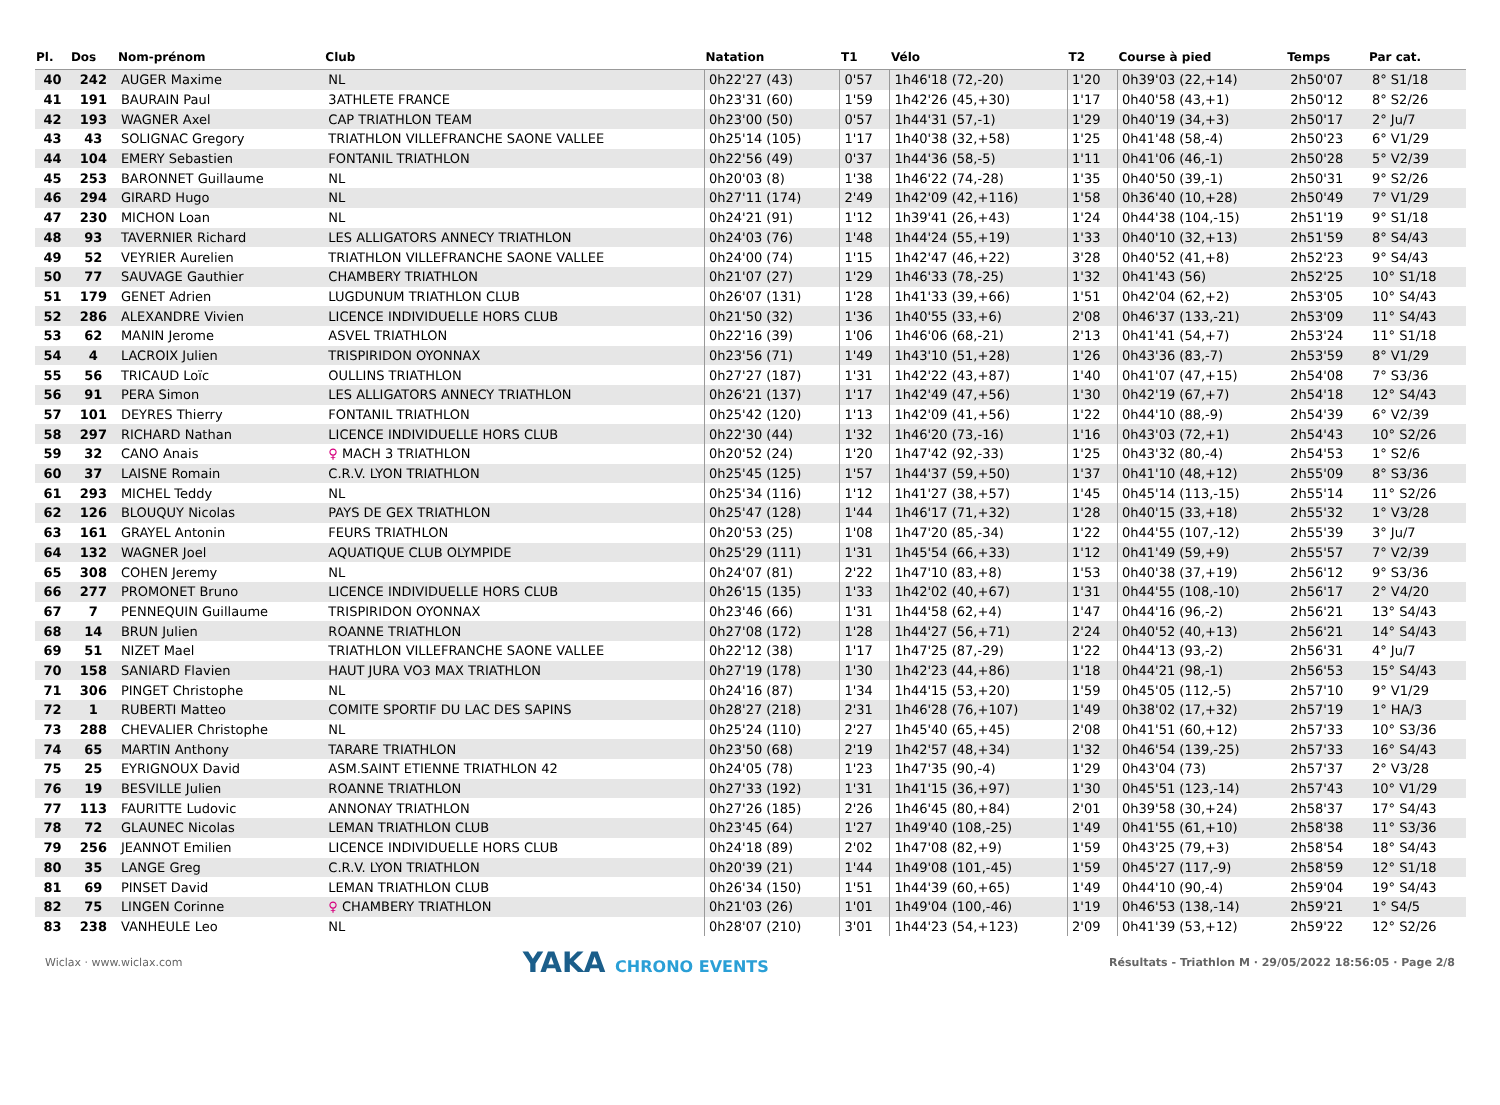| Pl. | Dos | Nom-prénom | Club | Natation | T1 | Vélo | T2 | Course à pied | Temps | Par cat. |
| --- | --- | --- | --- | --- | --- | --- | --- | --- | --- | --- |
| 40 | 242 | AUGER Maxime | NL | 0h22'27 (43) | 0'57 | 1h46'18 (72,-20) | 1'20 | 0h39'03 (22,+14) | 2h50'07 | 8° S1/18 |
| 41 | 191 | BAURAIN Paul | 3ATHLETE FRANCE | 0h23'31 (60) | 1'59 | 1h42'26 (45,+30) | 1'17 | 0h40'58 (43,+1) | 2h50'12 | 8° S2/26 |
| 42 | 193 | WAGNER Axel | CAP TRIATHLON TEAM | 0h23'00 (50) | 0'57 | 1h44'31 (57,-1) | 1'29 | 0h40'19 (34,+3) | 2h50'17 | 2° Ju/7 |
| 43 | 43 | SOLIGNAC Gregory | TRIATHLON VILLEFRANCHE SAONE VALLEE | 0h25'14 (105) | 1'17 | 1h40'38 (32,+58) | 1'25 | 0h41'48 (58,-4) | 2h50'23 | 6° V1/29 |
| 44 | 104 | EMERY Sebastien | FONTANIL TRIATHLON | 0h22'56 (49) | 0'37 | 1h44'36 (58,-5) | 1'11 | 0h41'06 (46,-1) | 2h50'28 | 5° V2/39 |
| 45 | 253 | BARONNET Guillaume | NL | 0h20'03 (8) | 1'38 | 1h46'22 (74,-28) | 1'35 | 0h40'50 (39,-1) | 2h50'31 | 9° S2/26 |
| 46 | 294 | GIRARD Hugo | NL | 0h27'11 (174) | 2'49 | 1h42'09 (42,+116) | 1'58 | 0h36'40 (10,+28) | 2h50'49 | 7° V1/29 |
| 47 | 230 | MICHON Loan | NL | 0h24'21 (91) | 1'12 | 1h39'41 (26,+43) | 1'24 | 0h44'38 (104,-15) | 2h51'19 | 9° S1/18 |
| 48 | 93 | TAVERNIER Richard | LES ALLIGATORS ANNECY TRIATHLON | 0h24'03 (76) | 1'48 | 1h44'24 (55,+19) | 1'33 | 0h40'10 (32,+13) | 2h51'59 | 8° S4/43 |
| 49 | 52 | VEYRIER Aurelien | TRIATHLON VILLEFRANCHE SAONE VALLEE | 0h24'00 (74) | 1'15 | 1h42'47 (46,+22) | 3'28 | 0h40'52 (41,+8) | 2h52'23 | 9° S4/43 |
| 50 | 77 | SAUVAGE Gauthier | CHAMBERY TRIATHLON | 0h21'07 (27) | 1'29 | 1h46'33 (78,-25) | 1'32 | 0h41'43 (56) | 2h52'25 | 10° S1/18 |
| 51 | 179 | GENET Adrien | LUGDUNUM TRIATHLON CLUB | 0h26'07 (131) | 1'28 | 1h41'33 (39,+66) | 1'51 | 0h42'04 (62,+2) | 2h53'05 | 10° S4/43 |
| 52 | 286 | ALEXANDRE Vivien | LICENCE INDIVIDUELLE HORS CLUB | 0h21'50 (32) | 1'36 | 1h40'55 (33,+6) | 2'08 | 0h46'37 (133,-21) | 2h53'09 | 11° S4/43 |
| 53 | 62 | MANIN Jerome | ASVEL TRIATHLON | 0h22'16 (39) | 1'06 | 1h46'06 (68,-21) | 2'13 | 0h41'41 (54,+7) | 2h53'24 | 11° S1/18 |
| 54 | 4 | LACROIX Julien | TRISPIRIDON OYONNAX | 0h23'56 (71) | 1'49 | 1h43'10 (51,+28) | 1'26 | 0h43'36 (83,-7) | 2h53'59 | 8° V1/29 |
| 55 | 56 | TRICAUD Loïc | OULLINS TRIATHLON | 0h27'27 (187) | 1'31 | 1h42'22 (43,+87) | 1'40 | 0h41'07 (47,+15) | 2h54'08 | 7° S3/36 |
| 56 | 91 | PERA Simon | LES ALLIGATORS ANNECY TRIATHLON | 0h26'21 (137) | 1'17 | 1h42'49 (47,+56) | 1'30 | 0h42'19 (67,+7) | 2h54'18 | 12° S4/43 |
| 57 | 101 | DEYRES Thierry | FONTANIL TRIATHLON | 0h25'42 (120) | 1'13 | 1h42'09 (41,+56) | 1'22 | 0h44'10 (88,-9) | 2h54'39 | 6° V2/39 |
| 58 | 297 | RICHARD Nathan | LICENCE INDIVIDUELLE HORS CLUB | 0h22'30 (44) | 1'32 | 1h46'20 (73,-16) | 1'16 | 0h43'03 (72,+1) | 2h54'43 | 10° S2/26 |
| 59 | 32 | CANO Anais | ♀ MACH 3 TRIATHLON | 0h20'52 (24) | 1'20 | 1h47'42 (92,-33) | 1'25 | 0h43'32 (80,-4) | 2h54'53 | 1° S2/6 |
| 60 | 37 | LAISNE Romain | C.R.V. LYON TRIATHLON | 0h25'45 (125) | 1'57 | 1h44'37 (59,+50) | 1'37 | 0h41'10 (48,+12) | 2h55'09 | 8° S3/36 |
| 61 | 293 | MICHEL Teddy | NL | 0h25'34 (116) | 1'12 | 1h41'27 (38,+57) | 1'45 | 0h45'14 (113,-15) | 2h55'14 | 11° S2/26 |
| 62 | 126 | BLOUQUY Nicolas | PAYS DE GEX TRIATHLON | 0h25'47 (128) | 1'44 | 1h46'17 (71,+32) | 1'28 | 0h40'15 (33,+18) | 2h55'32 | 1° V3/28 |
| 63 | 161 | GRAYEL Antonin | FEURS TRIATHLON | 0h20'53 (25) | 1'08 | 1h47'20 (85,-34) | 1'22 | 0h44'55 (107,-12) | 2h55'39 | 3° Ju/7 |
| 64 | 132 | WAGNER Joel | AQUATIQUE CLUB OLYMPIDE | 0h25'29 (111) | 1'31 | 1h45'54 (66,+33) | 1'12 | 0h41'49 (59,+9) | 2h55'57 | 7° V2/39 |
| 65 | 308 | COHEN Jeremy | NL | 0h24'07 (81) | 2'22 | 1h47'10 (83,+8) | 1'53 | 0h40'38 (37,+19) | 2h56'12 | 9° S3/36 |
| 66 | 277 | PROMONET Bruno | LICENCE INDIVIDUELLE HORS CLUB | 0h26'15 (135) | 1'33 | 1h42'02 (40,+67) | 1'31 | 0h44'55 (108,-10) | 2h56'17 | 2° V4/20 |
| 67 | 7 | PENNEQUIN Guillaume | TRISPIRIDON OYONNAX | 0h23'46 (66) | 1'31 | 1h44'58 (62,+4) | 1'47 | 0h44'16 (96,-2) | 2h56'21 | 13° S4/43 |
| 68 | 14 | BRUN Julien | ROANNE TRIATHLON | 0h27'08 (172) | 1'28 | 1h44'27 (56,+71) | 2'24 | 0h40'52 (40,+13) | 2h56'21 | 14° S4/43 |
| 69 | 51 | NIZET Mael | TRIATHLON VILLEFRANCHE SAONE VALLEE | 0h22'12 (38) | 1'17 | 1h47'25 (87,-29) | 1'22 | 0h44'13 (93,-2) | 2h56'31 | 4° Ju/7 |
| 70 | 158 | SANIARD Flavien | HAUT JURA VO3 MAX TRIATHLON | 0h27'19 (178) | 1'30 | 1h42'23 (44,+86) | 1'18 | 0h44'21 (98,-1) | 2h56'53 | 15° S4/43 |
| 71 | 306 | PINGET Christophe | NL | 0h24'16 (87) | 1'34 | 1h44'15 (53,+20) | 1'59 | 0h45'05 (112,-5) | 2h57'10 | 9° V1/29 |
| 72 | 1 | RUBERTI Matteo | COMITE SPORTIF DU LAC DES SAPINS | 0h28'27 (218) | 2'31 | 1h46'28 (76,+107) | 1'49 | 0h38'02 (17,+32) | 2h57'19 | 1° HA/3 |
| 73 | 288 | CHEVALIER Christophe | NL | 0h25'24 (110) | 2'27 | 1h45'40 (65,+45) | 2'08 | 0h41'51 (60,+12) | 2h57'33 | 10° S3/36 |
| 74 | 65 | MARTIN Anthony | TARARE TRIATHLON | 0h23'50 (68) | 2'19 | 1h42'57 (48,+34) | 1'32 | 0h46'54 (139,-25) | 2h57'33 | 16° S4/43 |
| 75 | 25 | EYRIGNOUX David | ASM.SAINT ETIENNE TRIATHLON 42 | 0h24'05 (78) | 1'23 | 1h47'35 (90,-4) | 1'29 | 0h43'04 (73) | 2h57'37 | 2° V3/28 |
| 76 | 19 | BESVILLE Julien | ROANNE TRIATHLON | 0h27'33 (192) | 1'31 | 1h41'15 (36,+97) | 1'30 | 0h45'51 (123,-14) | 2h57'43 | 10° V1/29 |
| 77 | 113 | FAURITTE Ludovic | ANNONAY TRIATHLON | 0h27'26 (185) | 2'26 | 1h46'45 (80,+84) | 2'01 | 0h39'58 (30,+24) | 2h58'37 | 17° S4/43 |
| 78 | 72 | GLAUNEC Nicolas | LEMAN TRIATHLON CLUB | 0h23'45 (64) | 1'27 | 1h49'40 (108,-25) | 1'49 | 0h41'55 (61,+10) | 2h58'38 | 11° S3/36 |
| 79 | 256 | JEANNOT Emilien | LICENCE INDIVIDUELLE HORS CLUB | 0h24'18 (89) | 2'02 | 1h47'08 (82,+9) | 1'59 | 0h43'25 (79,+3) | 2h58'54 | 18° S4/43 |
| 80 | 35 | LANGE Greg | C.R.V. LYON TRIATHLON | 0h20'39 (21) | 1'44 | 1h49'08 (101,-45) | 1'59 | 0h45'27 (117,-9) | 2h58'59 | 12° S1/18 |
| 81 | 69 | PINSET David | LEMAN TRIATHLON CLUB | 0h26'34 (150) | 1'51 | 1h44'39 (60,+65) | 1'49 | 0h44'10 (90,-4) | 2h59'04 | 19° S4/43 |
| 82 | 75 | LINGEN Corinne | ♀ CHAMBERY TRIATHLON | 0h21'03 (26) | 1'01 | 1h49'04 (100,-46) | 1'19 | 0h46'53 (138,-14) | 2h59'21 | 1° S4/5 |
| 83 | 238 | VANHEULE Leo | NL | 0h28'07 (210) | 3'01 | 1h44'23 (54,+123) | 2'09 | 0h41'39 (53,+12) | 2h59'22 | 12° S2/26 |
Wiclax · www.wiclax.com YAKA CHRONO EVENTS Résultats - Triathlon M · 29/05/2022 18:56:05 · Page 2/8